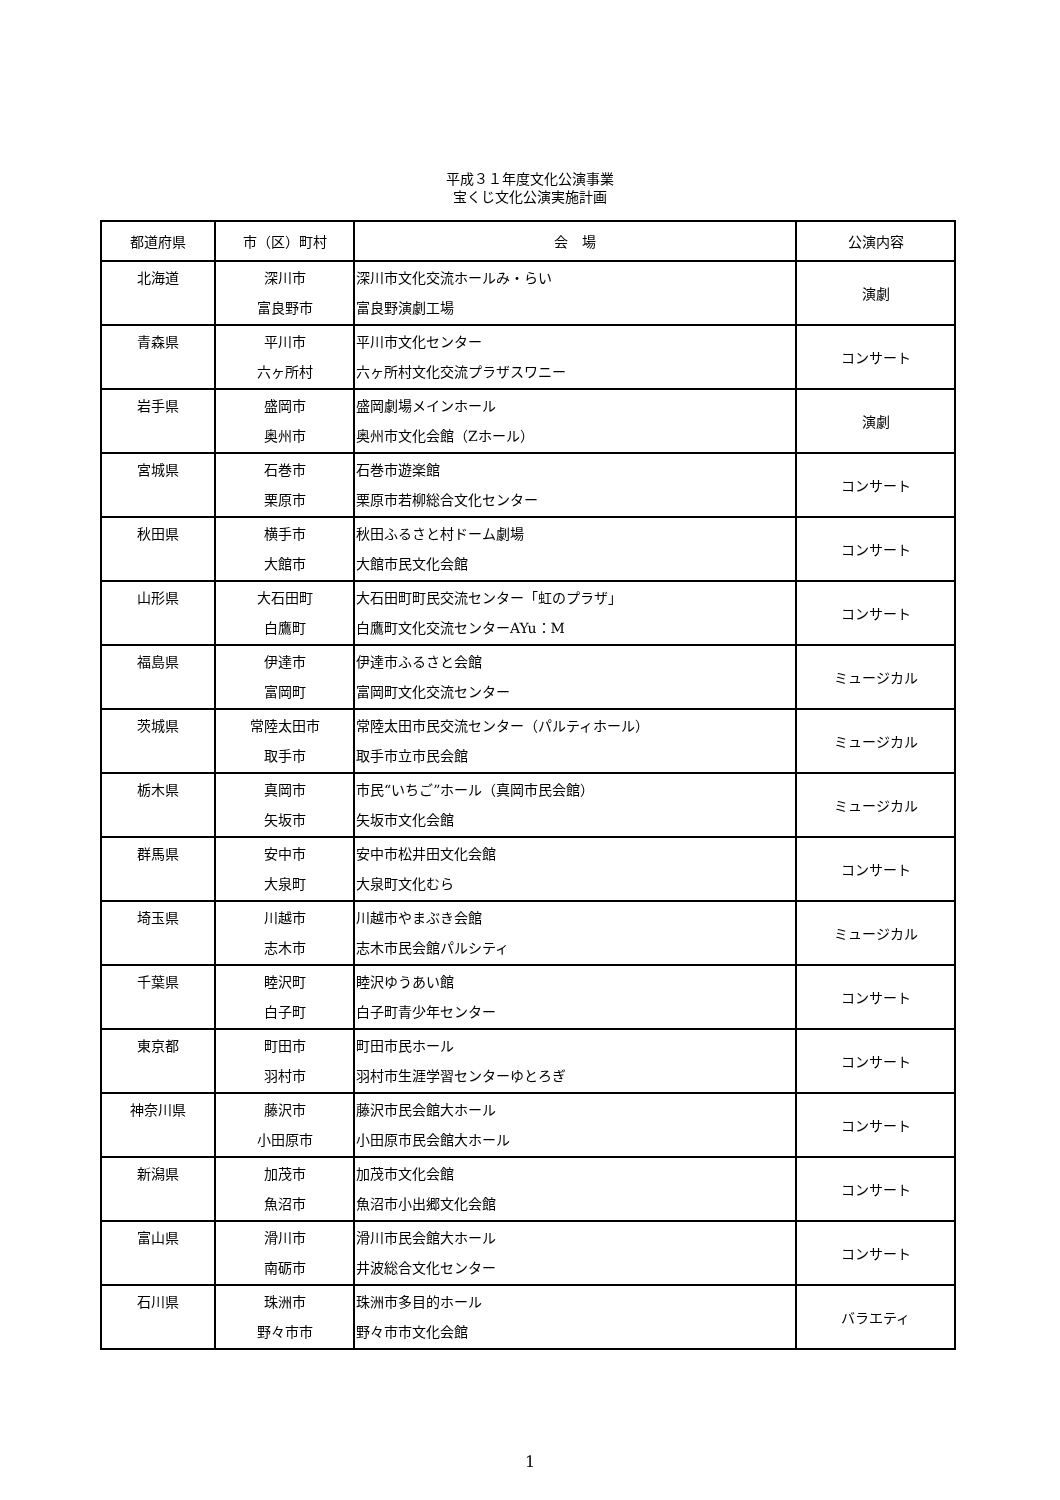平成３１年度文化公演事業
宝くじ文化公演実施計画
| 都道府県 | 市（区）町村 | 会 場 | 公演内容 |
| --- | --- | --- | --- |
| 北海道 | 深川市 富良野市 | 深川市文化交流ホールみ・らい 富良野演劇工場 | 演劇 |
| 青森県 | 平川市 六ヶ所村 | 平川市文化センター 六ヶ所村文化交流プラザスワニー | コンサート |
| 岩手県 | 盛岡市 奥州市 | 盛岡劇場メインホール 奥州市文化会館（Zホール） | 演劇 |
| 宮城県 | 石巻市 栗原市 | 石巻市遊楽館 栗原市若柳総合文化センター | コンサート |
| 秋田県 | 横手市 大館市 | 秋田ふるさと村ドーム劇場 大館市民文化会館 | コンサート |
| 山形県 | 大石田町 白鷹町 | 大石田町町民交流センター「虹のプラザ」 白鷹町文化交流センターAYu：M | コンサート |
| 福島県 | 伊達市 富岡町 | 伊達市ふるさと会館 富岡町文化交流センター | ミュージカル |
| 茨城県 | 常陸太田市 取手市 | 常陸太田市民交流センター（パルティホール） 取手市立市民会館 | ミュージカル |
| 栃木県 | 真岡市 矢坂市 | 市民“いちご”ホール（真岡市民会館） 矢坂市文化会館 | ミュージカル |
| 群馬県 | 安中市 大泉町 | 安中市松井田文化会館 大泉町文化むら | コンサート |
| 埼玉県 | 川越市 志木市 | 川越市やまぶき会館 志木市民会館パルシティ | ミュージカル |
| 千葉県 | 睦沢町 白子町 | 睦沢ゆうあい館 白子町青少年センター | コンサート |
| 東京都 | 町田市 羽村市 | 町田市民ホール 羽村市生涯学習センターゆとろぎ | コンサート |
| 神奈川県 | 藤沢市 小田原市 | 藤沢市民会館大ホール 小田原市民会館大ホール | コンサート |
| 新潟県 | 加茂市 魚沼市 | 加茂市文化会館 魚沼市小出郷文化会館 | コンサート |
| 富山県 | 滑川市 南砺市 | 滑川市民会館大ホール 井波総合文化センター | コンサート |
| 石川県 | 珠洲市 野々市市 | 珠洲市多目的ホール 野々市市文化会館 | バラエティ |
1